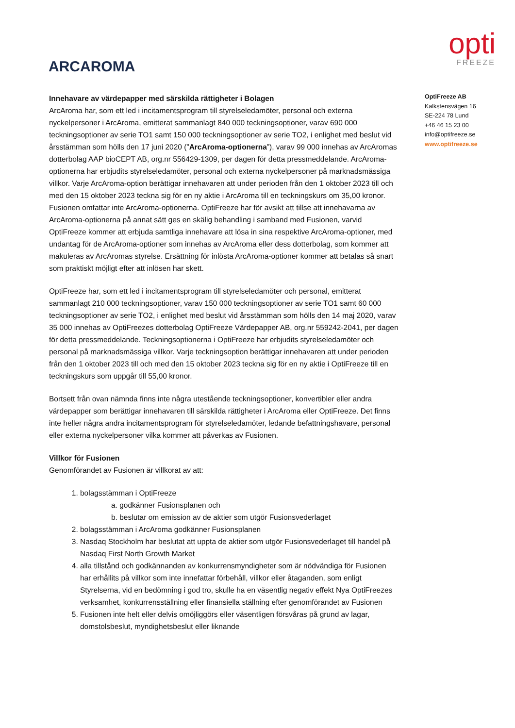ARCAROMA
opti
FREEZE
Innehavare av värdepapper med särskilda rättigheter i Bolagen
ArcAroma har, som ett led i incitamentsprogram till styrelseledamöter, personal och externa nyckelpersoner i ArcAroma, emitterat sammanlagt 840 000 teckningsoptioner, varav 690 000 teckningsoptioner av serie TO1 samt 150 000 teckningsoptioner av serie TO2, i enlighet med beslut vid årsstämman som hölls den 17 juni 2020 (”ArcAroma-optionerna”), varav 99 000 innehas av ArcAromas dotterbolag AAP bioCEPT AB, org.nr 556429-1309, per dagen för detta pressmeddelande. ArcAroma-optionerna har erbjudits styrelseledamöter, personal och externa nyckelpersoner på marknadsmässiga villkor. Varje ArcAroma-option berättigar innehavaren att under perioden från den 1 oktober 2023 till och med den 15 oktober 2023 teckna sig för en ny aktie i ArcAroma till en teckningskurs om 35,00 kronor. Fusionen omfattar inte ArcAroma-optionerna. OptiFreeze har för avsikt att tillse att innehavarna av ArcAroma-optionerna på annat sätt ges en skälig behandling i samband med Fusionen, varvid OptiFreeze kommer att erbjuda samtliga innehavare att lösa in sina respektive ArcAroma-optioner, med undantag för de ArcAroma-optioner som innehas av ArcAroma eller dess dotterbolag, som kommer att makuleras av ArcAromas styrelse. Ersättning för inlösta ArcAroma-optioner kommer att betalas så snart som praktiskt möjligt efter att inlösen har skett.
OptiFreeze har, som ett led i incitamentsprogram till styrelseledamöter och personal, emitterat sammanlagt 210 000 teckningsoptioner, varav 150 000 teckningsoptioner av serie TO1 samt 60 000 teckningsoptioner av serie TO2, i enlighet med beslut vid årsstämman som hölls den 14 maj 2020, varav 35 000 innehas av OptiFreezes dotterbolag OptiFreeze Värdepapper AB, org.nr 559242-2041, per dagen för detta pressmeddelande. Teckningsoptionerna i OptiFreeze har erbjudits styrelseledamöter och personal på marknadsmässiga villkor. Varje teckningsoption berättigar innehavaren att under perioden från den 1 oktober 2023 till och med den 15 oktober 2023 teckna sig för en ny aktie i OptiFreeze till en teckningskurs som uppgår till 55,00 kronor.
Bortsett från ovan nämnda finns inte några utestående teckningsoptioner, konvertibler eller andra värdepapper som berättigar innehavaren till särskilda rättigheter i ArcAroma eller OptiFreeze. Det finns inte heller några andra incitamentsprogram för styrelseledamöter, ledande befattningshavare, personal eller externa nyckelpersoner vilka kommer att påverkas av Fusionen.
Villkor för Fusionen
Genomförandet av Fusionen är villkorat av att:
1. bolagsstämman i OptiFreeze
a. godkänner Fusionsplanen och
b. beslutar om emission av de aktier som utgör Fusionsvederlaget
2. bolagsstämman i ArcAroma godkänner Fusionsplanen
3. Nasdaq Stockholm har beslutat att uppta de aktier som utgör Fusionsvederlaget till handel på Nasdaq First North Growth Market
4. alla tillstånd och godkännanden av konkurrensmyndigheter som är nödvändiga för Fusionen har erhållits på villkor som inte innefattar förbehåll, villkor eller åtaganden, som enligt Styrelserna, vid en bedömning i god tro, skulle ha en väsentlig negativ effekt Nya OptiFreezes verksamhet, konkurrensställning eller finansiella ställning efter genomförandet av Fusionen
5. Fusionen inte helt eller delvis omöjliggörs eller väsentligen försvåras på grund av lagar, domstolsbeslut, myndighetsbeslut eller liknande
OptiFreeze AB
Kalkstensvägen 16
SE-224 78 Lund
+46 46 15 23 00
info@optifreeze.se
www.optifreeze.se